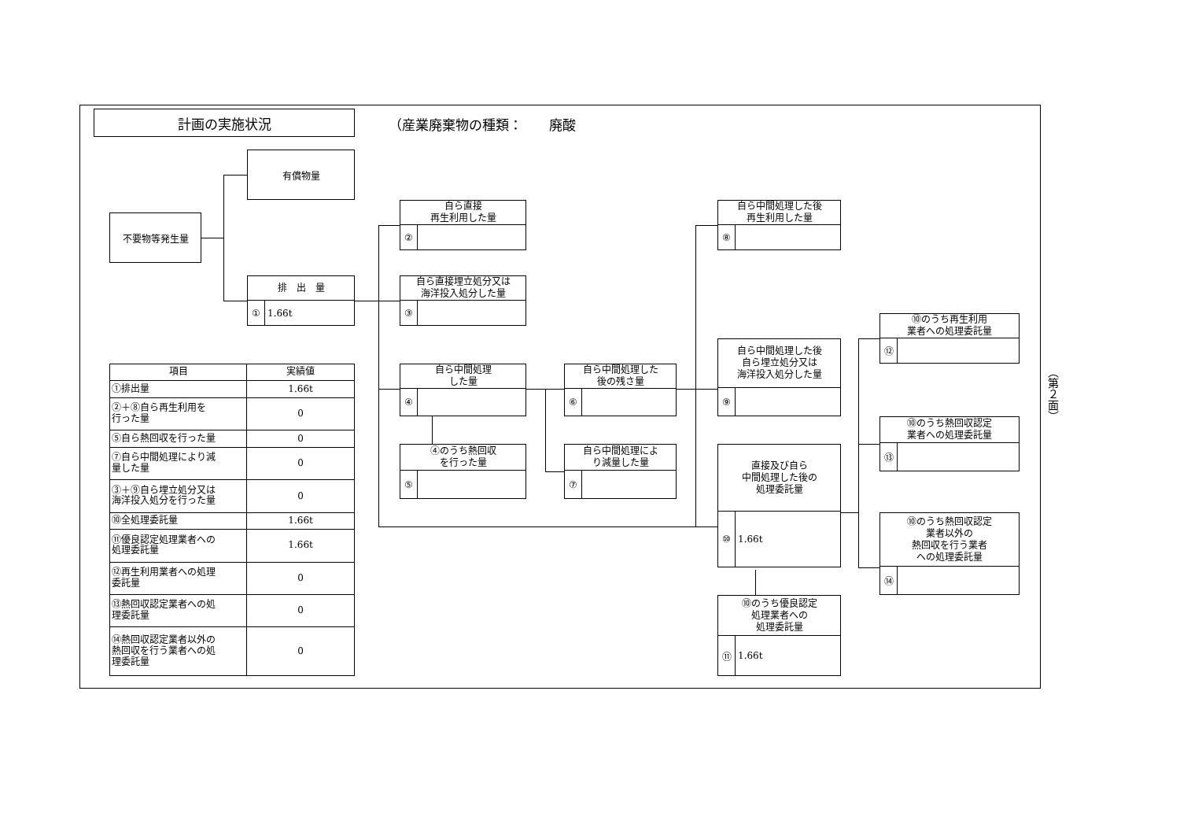計画の実施状況
（産業廃棄物の種類：　　廃酸
有償物量
不要物等発生量
排　出　量
① 1.66t
自ら直接
再生利用した量
②
自ら直接埋立処分又は
海洋投入処分した量
③
自ら中間処理した後
再生利用した量
⑧
⑩のうち再生利用
業者への処理委託量
⑫
自ら中間処理した後
自ら埋立処分又は
海洋投入処分した量
⑨
| 項目 | 実績値 |
| --- | --- |
| ①排出量 | 1.66t |
| ②＋⑧自ら再生利用を 行った量 | 0 |
| ⑤自ら熱回収を行った量 | 0 |
| ⑦自ら中間処理により減 量した量 | 0 |
| ③＋⑨自ら埋立処分又は 海洋投入処分を行った量 | 0 |
| ⑩全処理委託量 | 1.66t |
| ⑪優良認定処理業者への 処理委託量 | 1.66t |
| ⑫再生利用業者への処理 委託量 | 0 |
| ⑬熱回収認定業者への処 理委託量 | 0 |
| ⑭熱回収認定業者以外の 熱回収を行う業者への処 理委託量 | 0 |
自ら中間処理
した量
④
自ら中間処理した
後の残さ量
⑥
⑩のうち熱回収認定
業者への処理委託量
⑬
④のうち熱回収
を行った量
⑤
自ら中間処理によ
り減量した量
⑦
直接及び自ら
中間処理した後の
処理委託量
⑩ 1.66t
⑩のうち熱回収認定
業者以外の
熱回収を行う業者
への処理委託量
⑭
⑩のうち優良認定
処理業者への
処理委託量
⑪ 1.66t
（第２面）